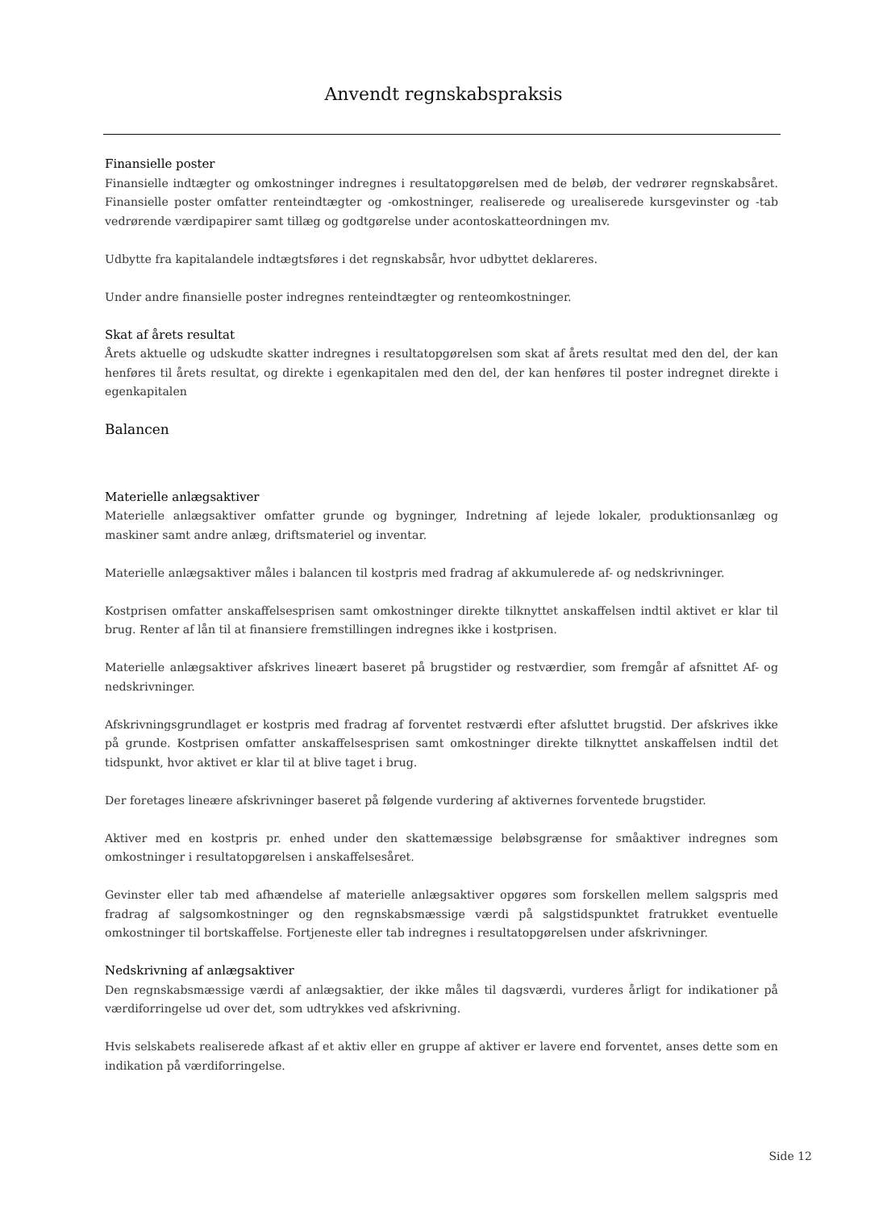Anvendt regnskabspraksis
Finansielle poster
Finansielle indtægter og omkostninger indregnes i resultatopgørelsen med de beløb, der vedrører regnskabsåret. Finansielle poster omfatter renteindtægter og -omkostninger, realiserede og urealiserede kursgevinster og -tab vedrørende værdipapirer samt tillæg og godtgørelse under acontoskatteordningen mv.
Udbytte fra kapitalandele indtægtsføres i det regnskabsår, hvor udbyttet deklareres.
Under andre finansielle poster indregnes renteindtægter og renteomkostninger.
Skat af årets resultat
Årets aktuelle og udskudte skatter indregnes i resultatopgørelsen som skat af årets resultat med den del, der kan henføres til årets resultat, og direkte i egenkapitalen med den del, der kan henføres til poster indregnet direkte i egenkapitalen
Balancen
Materielle anlægsaktiver
Materielle anlægsaktiver omfatter grunde og bygninger, Indretning af lejede lokaler, produktionsanlæg og maskiner samt andre anlæg, driftsmateriel og inventar.
Materielle anlægsaktiver måles i balancen til kostpris med fradrag af akkumulerede af- og nedskrivninger.
Kostprisen omfatter anskaffelsesprisen samt omkostninger direkte tilknyttet anskaffelsen indtil aktivet er klar til brug. Renter af lån til at finansiere fremstillingen indregnes ikke i kostprisen.
Materielle anlægsaktiver afskrives lineært baseret på brugstider og restværdier, som fremgår af afsnittet Af- og nedskrivninger.
Afskrivningsgrundlaget er kostpris med fradrag af forventet restværdi efter afsluttet brugstid. Der afskrives ikke på grunde. Kostprisen omfatter anskaffelsesprisen samt omkostninger direkte tilknyttet anskaffelsen indtil det tidspunkt, hvor aktivet er klar til at blive taget i brug.
Der foretages lineære afskrivninger baseret på følgende vurdering af aktivernes forventede brugstider.
Aktiver med en kostpris pr. enhed under den skattemæssige beløbsgrænse for småaktiver indregnes som omkostninger i resultatopgørelsen i anskaffelsesåret.
Gevinster eller tab med afhændelse af materielle anlægsaktiver opgøres som forskellen mellem salgspris med fradrag af salgsomkostninger og den regnskabsmæssige værdi på salgstidspunktet fratrukket eventuelle omkostninger til bortskaffelse. Fortjeneste eller tab indregnes i resultatopgørelsen under afskrivninger.
Nedskrivning af anlægsaktiver
Den regnskabsmæssige værdi af anlægsaktier, der ikke måles til dagsværdi, vurderes årligt for indikationer på værdiforringelse ud over det, som udtrykkes ved afskrivning.
Hvis selskabets realiserede afkast af et aktiv eller en gruppe af aktiver er lavere end forventet, anses dette som en indikation på værdiforringelse.
Side 12